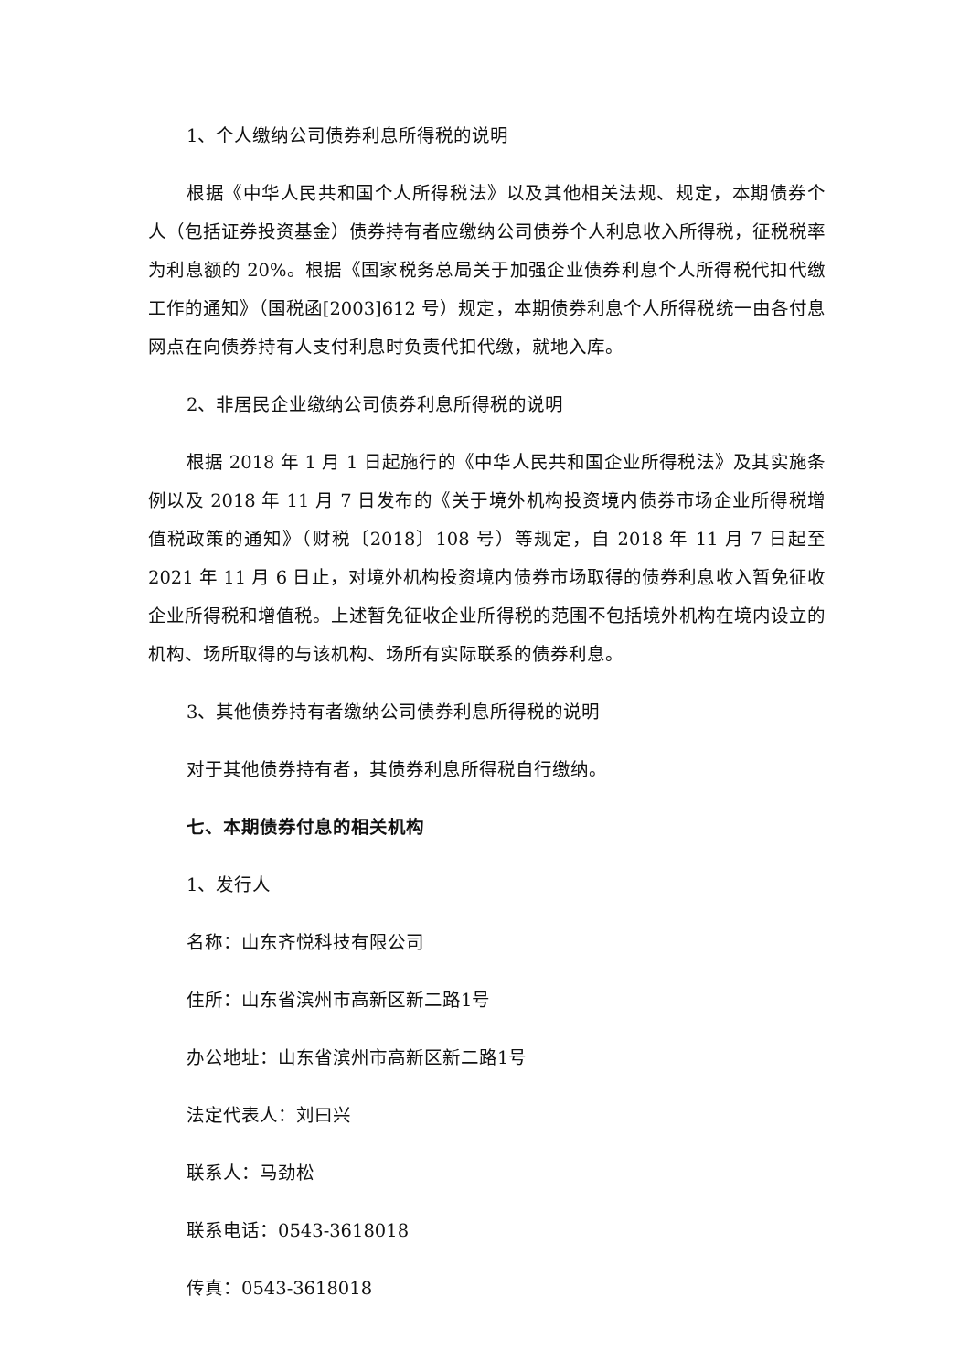1、个人缴纳公司债券利息所得税的说明
根据《中华人民共和国个人所得税法》以及其他相关法规、规定，本期债券个人（包括证券投资基金）债券持有者应缴纳公司债券个人利息收入所得税，征税税率为利息额的 20%。根据《国家税务总局关于加强企业债券利息个人所得税代扣代缴工作的通知》（国税函[2003]612 号）规定，本期债券利息个人所得税统一由各付息网点在向债券持有人支付利息时负责代扣代缴，就地入库。
2、非居民企业缴纳公司债券利息所得税的说明
根据 2018 年 1 月 1 日起施行的《中华人民共和国企业所得税法》及其实施条例以及 2018 年 11 月 7 日发布的《关于境外机构投资境内债券市场企业所得税增值税政策的通知》（财税〔2018〕108 号）等规定，自 2018 年 11 月 7 日起至 2021 年 11 月 6 日止，对境外机构投资境内债券市场取得的债券利息收入暂免征收企业所得税和增值税。上述暂免征收企业所得税的范围不包括境外机构在境内设立的机构、场所取得的与该机构、场所有实际联系的债券利息。
3、其他债券持有者缴纳公司债券利息所得税的说明
对于其他债券持有者，其债券利息所得税自行缴纳。
七、本期债券付息的相关机构
1、发行人
名称：山东齐悦科技有限公司
住所：山东省滨州市高新区新二路1号
办公地址：山东省滨州市高新区新二路1号
法定代表人：刘曰兴
联系人：马劲松
联系电话：0543-3618018
传真：0543-3618018